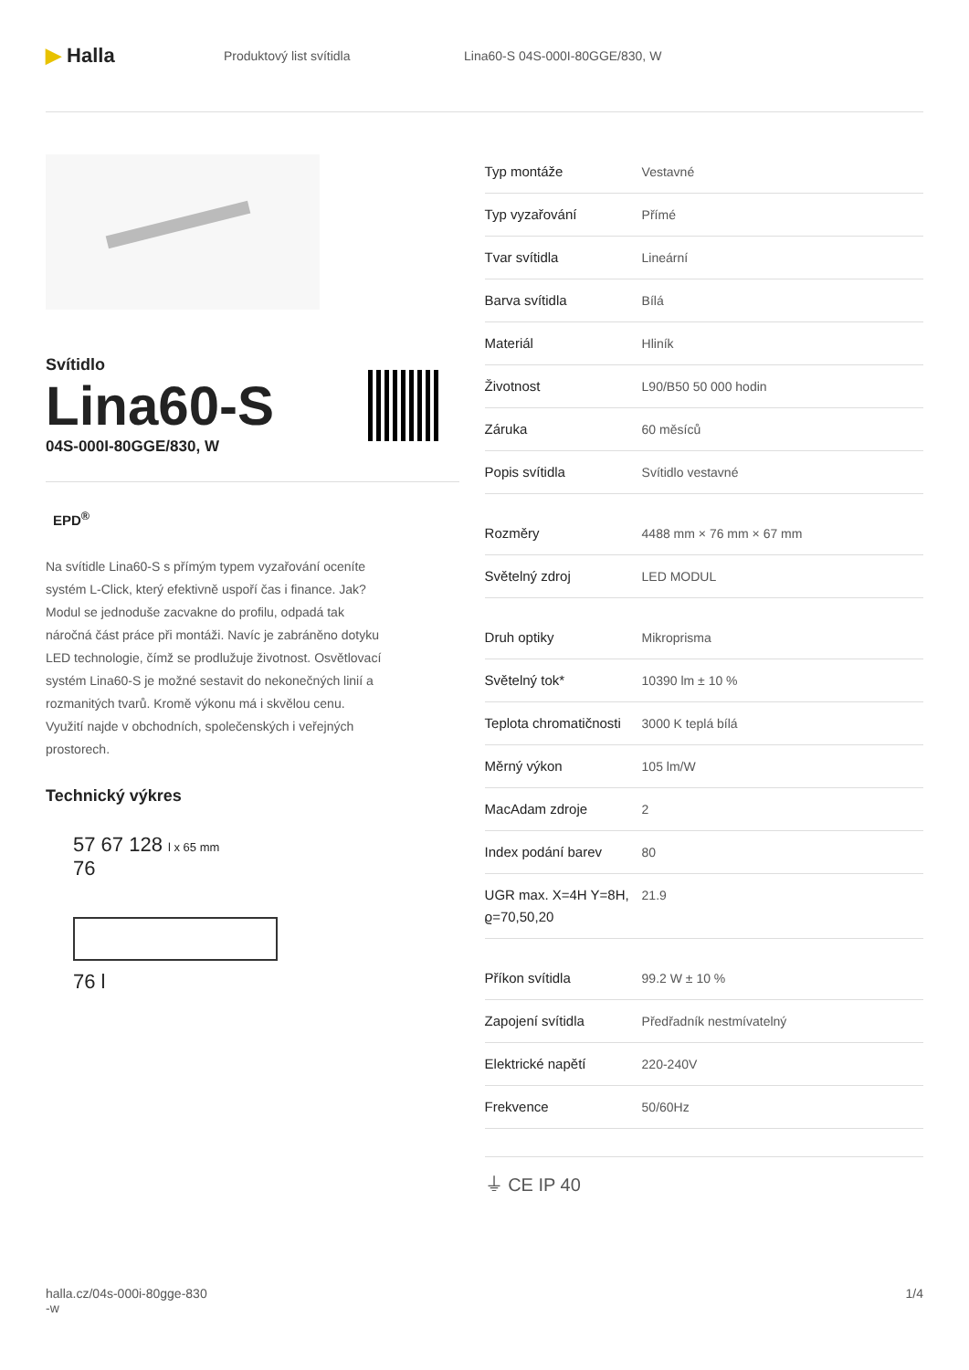▶ Halla
Produktový list svítidla Lina60-S 04S-000I-80GGE/830, W
Svítidlo
Lina60-S
04S-000I-80GGE/830, W
EPD<sup>®</sup>
Na svítidle Lina60-S s přímým typem vyzařování oceníte systém L-Click, který efektivně uspoří čas i finance. Jak? Modul se jednoduše zacvakne do profilu, odpadá tak náročná část práce při montáži. Navíc je zabráněno dotyku LED technologie, čímž se prodlužuje životnost. Osvětlovací systém Lina60-S je možné sestavit do nekonečných linií a rozmanitých tvarů. Kromě výkonu má i skvělou cenu. Využití najde v obchodních, společenských i veřejných prostorech.
Technický výkres
57 67 128 l x 65 mm
76
76 l
| Typ montáže | Vestavné |
| Typ vyzařování | Přímé |
| Tvar svítidla | Lineární |
| Barva svítidla | Bílá |
| Materiál | Hliník |
| Životnost | L90/B50 50 000 hodin |
| Záruka | 60 měsíců |
| Popis svítidla | Svítidlo vestavné |
| Rozměry | 4488 mm × 76 mm × 67 mm |
| Světelný zdroj | LED MODUL |
| Druh optiky | Mikroprisma |
| Světelný tok* | 10390 lm ± 10 % |
| Teplota chromatičnosti | 3000 K teplá bílá |
| Měrný výkon | 105 lm/W |
| MacAdam zdroje | 2 |
| Index podání barev | 80 |
| UGR max. X=4H Y=8H, ϱ=70,50,20 | 21.9 |
| Příkon svítidla | 99.2 W ± 10 % |
| Zapojení svítidla | Předřadník nestmívatelný |
| Elektrické napětí | 220-240V |
| Frekvence | 50/60Hz |
⏚ CE IP 40
halla.cz/04s-000i-80gge-830
-w
1/4